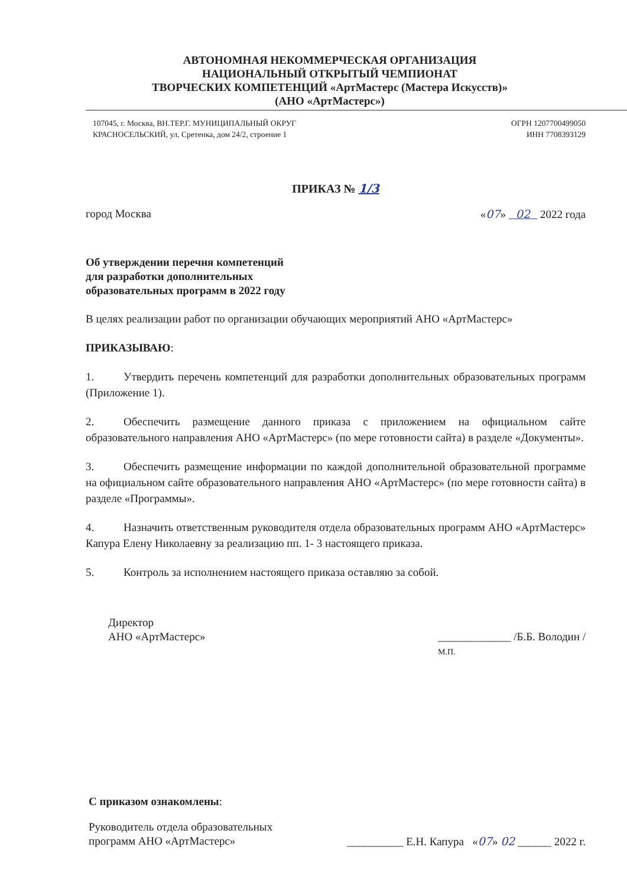АВТОНОМНАЯ НЕКОММЕРЧЕСКАЯ ОРГАНИЗАЦИЯ
НАЦИОНАЛЬНЫЙ ОТКРЫТЫЙ ЧЕМПИОНАТ
ТВОРЧЕСКИХ КОМПЕТЕНЦИЙ «АртМастерс (Мастера Искусств)»
(АНО «АртМастерс»)
107045, г. Москва, ВН.ТЕР.Г. МУНИЦИПАЛЬНЫЙ ОКРУГ
КРАСНОСЕЛЬСКИЙ, ул. Сретенка, дом 24/2, строение 1
ОГРН 1207700499050
ИНН 7708393129
ПРИКАЗ № 1/3
город Москва «07» 02 2022 года
Об утверждении перечня компетенций
для разработки дополнительных
образовательных программ в 2022 году
В целях реализации работ по организации обучающих мероприятий АНО «АртМастерс»
ПРИКАЗЫВАЮ:
1. Утвердить перечень компетенций для разработки дополнительных образовательных программ (Приложение 1).
2. Обеспечить размещение данного приказа с приложением на официальном сайте образовательного направления АНО «АртМастерс» (по мере готовности сайта) в разделе «Документы».
3. Обеспечить размещение информации по каждой дополнительной образовательной программе на официальном сайте образовательного направления АНО «АртМастерс» (по мере готовности сайта) в разделе «Программы».
4. Назначить ответственным руководителя отдела образовательных программ АНО «АртМастерс» Капура Елену Николаевну за реализацию пп. 1- 3 настоящего приказа.
5. Контроль за исполнением настоящего приказа оставляю за собой.
Директор
АНО «АртМастерс»
_____________ /Б.Б. Володин /
М.П.
С приказом ознакомлены:
Руководитель отдела образовательных
программ АНО «АртМастерс»
__________ Е.Н. Капура «07» 02 ______ 2022 г.